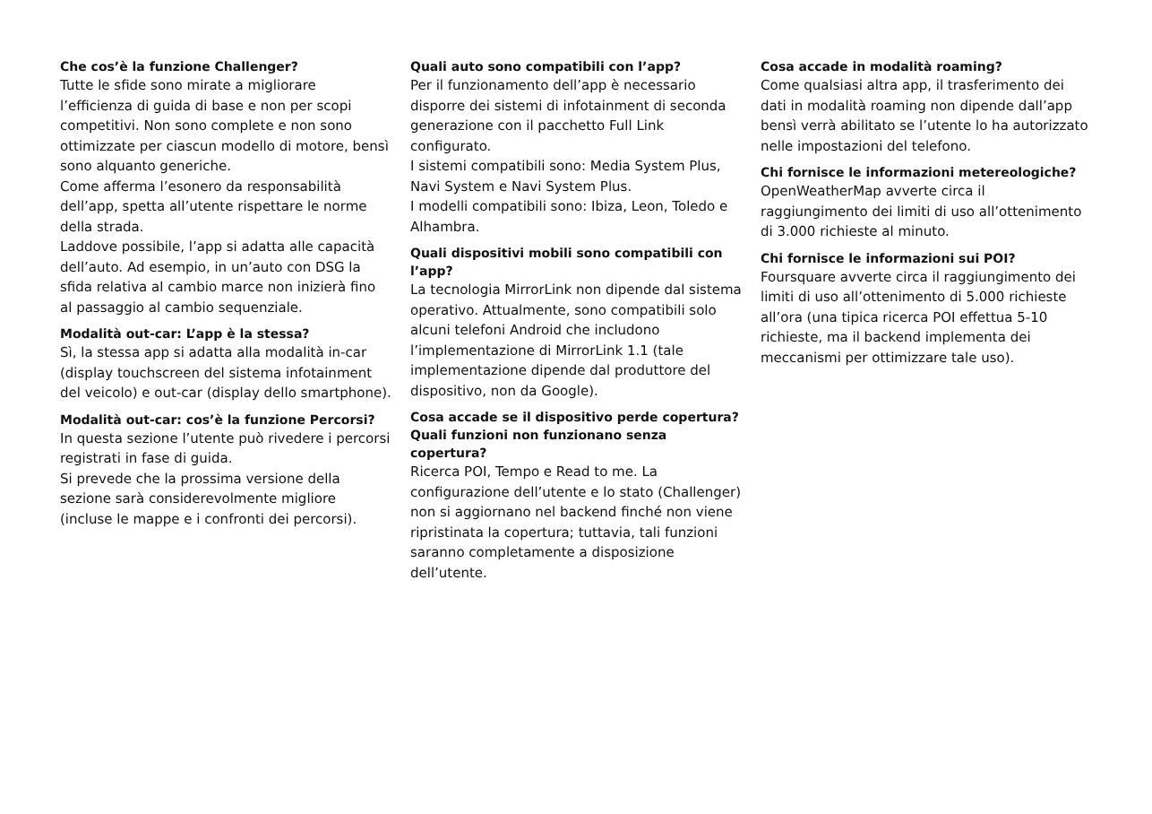Che cos’è la funzione Challenger?
Tutte le sfide sono mirate a migliorare l’efficienza di guida di base e non per scopi competitivi. Non sono complete e non sono ottimizzate per ciascun modello di motore, bensì sono alquanto generiche.
Come afferma l’esonero da responsabilità dell’app, spetta all’utente rispettare le norme della strada.
Laddove possibile, l’app si adatta alle capacità dell’auto. Ad esempio, in un’auto con DSG la sfida relativa al cambio marce non inizierà fino al passaggio al cambio sequenziale.
Modalità out-car: L’app è la stessa?
Sì, la stessa app si adatta alla modalità in-car (display touchscreen del sistema infotainment del veicolo) e out-car (display dello smartphone).
Modalità out-car: cos’è la funzione Percorsi?
In questa sezione l’utente può rivedere i percorsi registrati in fase di guida.
Si prevede che la prossima versione della sezione sarà considerevolmente migliore (incluse le mappe e i confronti dei percorsi).
Quali auto sono compatibili con l’app?
Per il funzionamento dell’app è necessario disporre dei sistemi di infotainment di seconda generazione con il pacchetto Full Link configurato.
I sistemi compatibili sono: Media System Plus, Navi System e Navi System Plus.
I modelli compatibili sono: Ibiza, Leon, Toledo e Alhambra.
Quali dispositivi mobili sono compatibili con l’app?
La tecnologia MirrorLink non dipende dal sistema operativo. Attualmente, sono compatibili solo alcuni telefoni Android che includono l’implementazione di MirrorLink 1.1 (tale implementazione dipende dal produttore del dispositivo, non da Google).
Cosa accade se il dispositivo perde copertura? Quali funzioni non funzionano senza copertura?
Ricerca POI, Tempo e Read to me. La configurazione dell’utente e lo stato (Challenger) non si aggiornano nel backend finché non viene ripristinata la copertura; tuttavia, tali funzioni saranno completamente a disposizione dell’utente.
Cosa accade in modalità roaming?
Come qualsiasi altra app, il trasferimento dei dati in modalità roaming non dipende dall’app bensì verrà abilitato se l’utente lo ha autorizzato nelle impostazioni del telefono.
Chi fornisce le informazioni metereologiche?
OpenWeatherMap avverte circa il raggiungimento dei limiti di uso all’ottenimento di 3.000 richieste al minuto.
Chi fornisce le informazioni sui POI?
Foursquare avverte circa il raggiungimento dei limiti di uso all’ottenimento di 5.000 richieste all’ora (una tipica ricerca POI effettua 5-10 richieste, ma il backend implementa dei meccanismi per ottimizzare tale uso).